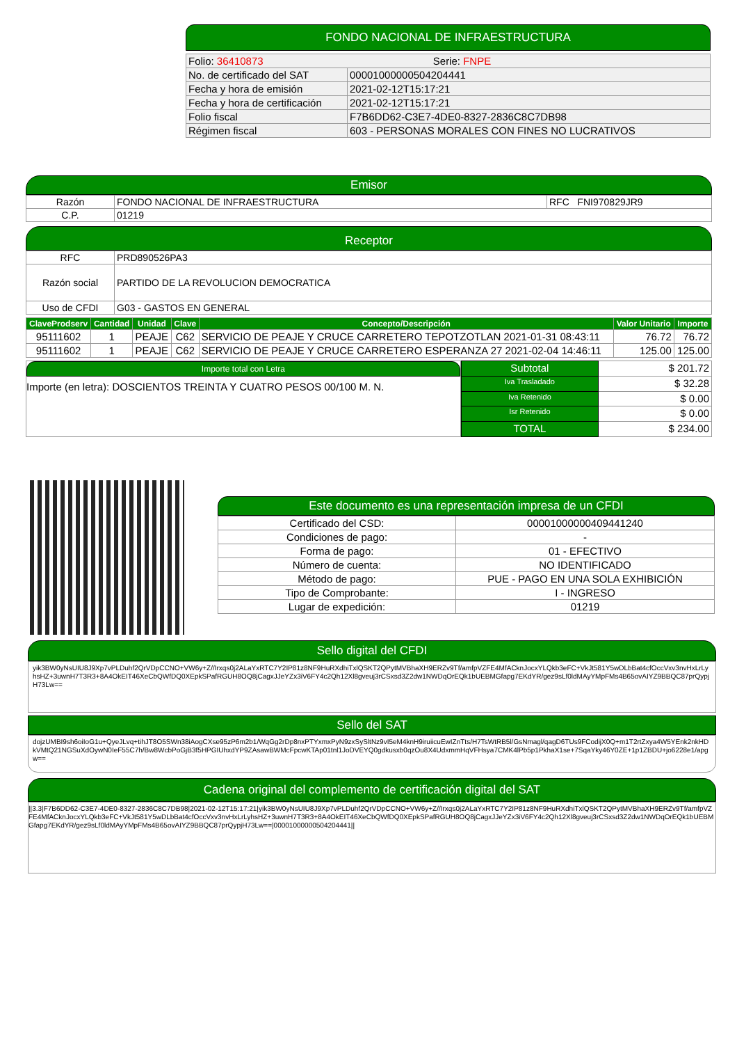FONDO NACIONAL DE INFRAESTRUCTURA
| Folio: 36410873 Serie: FNPE | |
| No. de certificado del SAT | 00001000000504204441 |
| Fecha y hora de emisión | 2021-02-12T15:17:21 |
| Fecha y hora de certificación | 2021-02-12T15:17:21 |
| Folio fiscal | F7B6DD62-C3E7-4DE0-8327-2836C8C7DB98 |
| Régimen fiscal | 603 - PERSONAS MORALES CON FINES NO LUCRATIVOS |
Emisor
| Razón | FONDO NACIONAL DE INFRAESTRUCTURA | RFC FNI970829JR9 |
| C.P. | 01219 | |
Receptor
| RFC | PRD890526PA3 |
| Razón social | PARTIDO DE LA REVOLUCION DEMOCRATICA |
| Uso de CFDI | G03 - GASTOS EN GENERAL |
| ClaveProdserv | Cantidad | Unidad | Clave | Concepto/Descripción | Valor Unitario | Importe |
| --- | --- | --- | --- | --- | --- | --- |
| 95111602 | 1 | PEAJE | C62 | SERVICIO DE PEAJE Y CRUCE CARRETERO TEPOTZOTLAN 2021-01-31 08:43:11 | 76.72 | 76.72 |
| 95111602 | 1 | PEAJE | C62 | SERVICIO DE PEAJE Y CRUCE CARRETERO ESPERANZA 27 2021-02-04 14:46:11 | 125.00 | 125.00 |
Importe total con Letra
Importe (en letra): DOSCIENTOS TREINTA Y CUATRO PESOS 00/100 M. N.
| Subtotal | $ 201.72 |
| Iva Trasladado | $ 32.28 |
| Iva Retenido | $ 0.00 |
| Isr Retenido | $ 0.00 |
| TOTAL | $ 234.00 |
Este documento es una representación impresa de un CFDI
| Certificado del CSD: | 00001000000409441240 |
| Condiciones de pago: | - |
| Forma de pago: | 01 - EFECTIVO |
| Número de cuenta: | NO IDENTIFICADO |
| Método de pago: | PUE - PAGO EN UNA SOLA EXHIBICIÓN |
| Tipo de Comprobante: | I - INGRESO |
| Lugar de expedición: | 01219 |
Sello digital del CFDI
yik3BW0yNsUIU8J9Xp7vPLDuhf2QrVDpCCNO+VW6y+Z//Irxqs0j2ALaYxRTC7Y2IP81z8NF9HuRXdhiTxlQSKT2QPytMVBhaXH9ERZv9Tf/amfpVZFE4MfACknJocxYLQkb3eFC+VkJt581Y5wDLbBat4cfOccVxv3nvHxLrLyhsHZ+3uwnH7T3R3+8A4OkEIT46XeCbQWfDQ0XEpkSPafRGUH8OQ8jCagxJJeYZx3iV6FY4c2Qh12Xl8gveuj3rCSxsd3Z2dw1NWDqOrEQk1bUEBMGfapg7EKdYR/gez9sLf0ldMAyYMpFMs4B65ovAIYZ9BBQC87prQypjH73Lw==
Sello del SAT
dojzUMBI9sh6oiIoG1u+QyeJLvq+tihJT8O5SWn38iAogCXse95zP6m2b1/WqGg2rDp8nxPTYxmxPyN9zxSySltNz9vI5eM4knH9iruiicuEwIZnTts/H7TsWtRB5l/GsNmagl/qagD6TUs9FCodijX0Q+m1T2rtZxya4W5YEnk2nkHDkVMtQ21NGSuXdOywN0IeF55C7h/Bw8WcbPoGjB3f5HPGIUhxdYP9ZAsawBWMcFpcwKTAp01tnl1JoDVEYQ0gdkusxb0qzOu8X4UdxmmHqVFHsya7CMK4lPb5p1PkhaX1se+7SqaYky46Y0ZE+1p1ZBDU+jo6228e1/apgw==
Cadena original del complemento de certificación digital del SAT
||3.3|F7B6DD62-C3E7-4DE0-8327-2836C8C7DB98|2021-02-12T15:17:21|yik3BW0yNsUIU8J9Xp7vPLDuhf2QrVDpCCNO+VW6y+Z//Irxqs0j2ALaYxRTC7Y2IP81z8NF9HuRXdhiTxlQSKT2QPytMVBhaXH9ERZv9Tf/amfpVZFE4MfACknJocxYLQkb3eFC+VkJt581Y5wDLbBat4cfOccVxv3nvHxLrLyhsHZ+3uwnH7T3R3+8A4OkEIT46XeCbQWfDQ0XEpkSPafRGUH8OQ8jCagxJJeYZx3iV6FY4c2Qh12Xl8gveuj3rCSxsd3Z2dw1NWDqOrEQk1bUEBMGfapg7EKdYR/gez9sLf0ldMAyYMpFMs4B65ovAIYZ9BBQC87prQypjH73Lw==|00001000000504204441||